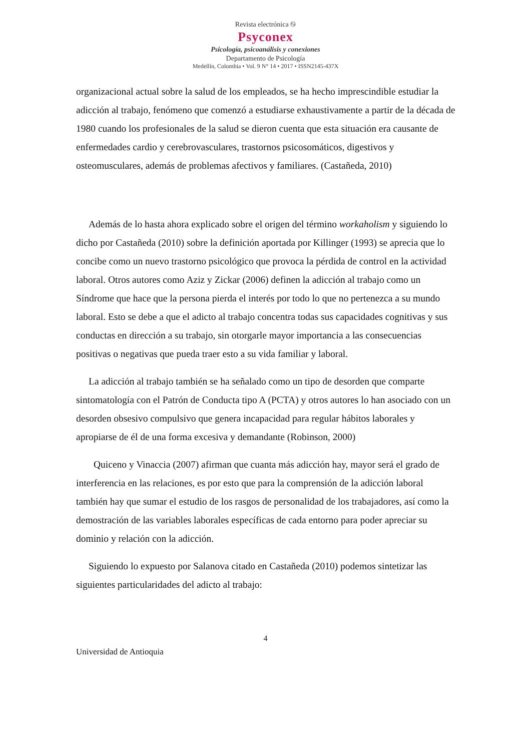Revista electrónica ࿊
Psyconex
Psicología, psicoanálisis y conexiones
Departamento de Psicología
Medellín, Colombia • Vol. 9 N° 14 • 2017 • ISSN2145-437X
organizacional actual sobre la salud de los empleados, se ha hecho imprescindible estudiar la adicción al trabajo, fenómeno que comenzó a estudiarse exhaustivamente a partir de la década de 1980 cuando los profesionales de la salud se dieron cuenta que esta situación era causante de enfermedades cardio y cerebrovasculares, trastornos psicosomáticos, digestivos y osteomusculares, además de problemas afectivos y familiares. (Castañeda, 2010)
Además de lo hasta ahora explicado sobre el origen del término workaholism y siguiendo lo dicho por Castañeda (2010) sobre la definición aportada por Killinger (1993) se aprecia que lo concibe como un nuevo trastorno psicológico que provoca la pérdida de control en la actividad laboral. Otros autores como Aziz y Zickar (2006) definen la adicción al trabajo como un Síndrome que hace que la persona pierda el interés por todo lo que no pertenezca a su mundo laboral. Esto se debe a que el adicto al trabajo concentra todas sus capacidades cognitivas y sus conductas en dirección a su trabajo, sin otorgarle mayor importancia a las consecuencias positivas o negativas que pueda traer esto a su vida familiar y laboral.
La adicción al trabajo también se ha señalado como un tipo de desorden que comparte sintomatología con el Patrón de Conducta tipo A (PCTA) y otros autores lo han asociado con un desorden obsesivo compulsivo que genera incapacidad para regular hábitos laborales y apropiarse de él de una forma excesiva y demandante (Robinson, 2000)
Quiceno y Vinaccia (2007) afirman que cuanta más adicción hay, mayor será el grado de interferencia en las relaciones, es por esto que para la comprensión de la adicción laboral también hay que sumar el estudio de los rasgos de personalidad de los trabajadores, así como la demostración de las variables laborales específicas de cada entorno para poder apreciar su dominio y relación con la adicción.
Siguiendo lo expuesto por Salanova citado en Castañeda (2010) podemos sintetizar las siguientes particularidades del adicto al trabajo:
4
Universidad de Antioquia